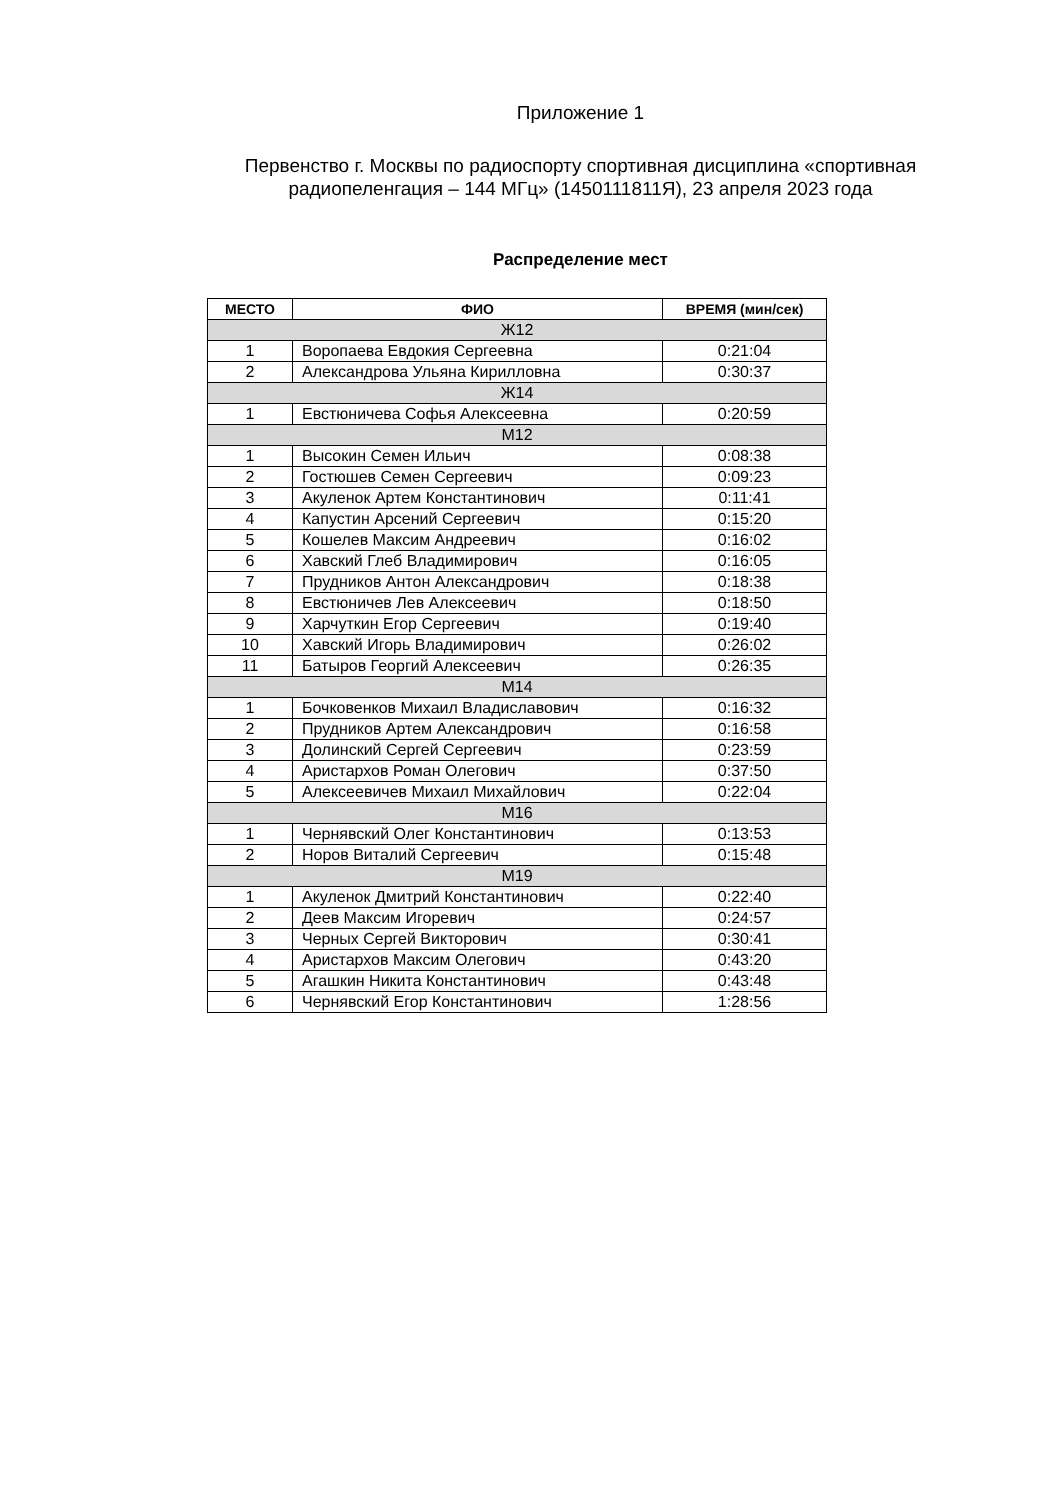Приложение 1
Первенство г. Москвы по радиоспорту спортивная дисциплина «спортивная
радиопеленгация – 144 МГц» (1450111811Я), 23 апреля 2023 года
Распределение мест
| МЕСТО | ФИО | ВРЕМЯ (мин/сек) |
| --- | --- | --- |
| Ж12 | | |
| 1 | Воропаева Евдокия Сергеевна | 0:21:04 |
| 2 | Александрова Ульяна Кирилловна | 0:30:37 |
| Ж14 | | |
| 1 | Евстюничева Софья Алексеевна | 0:20:59 |
| М12 | | |
| 1 | Высокин Семен Ильич | 0:08:38 |
| 2 | Гостюшев Семен Сергеевич | 0:09:23 |
| 3 | Акуленок Артем Константинович | 0:11:41 |
| 4 | Капустин Арсений Сергеевич | 0:15:20 |
| 5 | Кошелев Максим Андреевич | 0:16:02 |
| 6 | Хавский Глеб Владимирович | 0:16:05 |
| 7 | Прудников Антон Александрович | 0:18:38 |
| 8 | Евстюничев Лев Алексеевич | 0:18:50 |
| 9 | Харчуткин Егор Сергеевич | 0:19:40 |
| 10 | Хавский Игорь Владимирович | 0:26:02 |
| 11 | Батыров Георгий Алексеевич | 0:26:35 |
| М14 | | |
| 1 | Бочковенков Михаил Владиславович | 0:16:32 |
| 2 | Прудников Артем Александрович | 0:16:58 |
| 3 | Долинский Сергей Сергеевич | 0:23:59 |
| 4 | Аристархов Роман Олегович | 0:37:50 |
| 5 | Алексеевичев Михаил Михайлович | 0:22:04 |
| М16 | | |
| 1 | Чернявский Олег Константинович | 0:13:53 |
| 2 | Норов Виталий Сергеевич | 0:15:48 |
| М19 | | |
| 1 | Акуленок Дмитрий Константинович | 0:22:40 |
| 2 | Деев Максим Игоревич | 0:24:57 |
| 3 | Черных Сергей Викторович | 0:30:41 |
| 4 | Аристархов Максим Олегович | 0:43:20 |
| 5 | Агашкин Никита Константинович | 0:43:48 |
| 6 | Чернявский Егор Константинович | 1:28:56 |